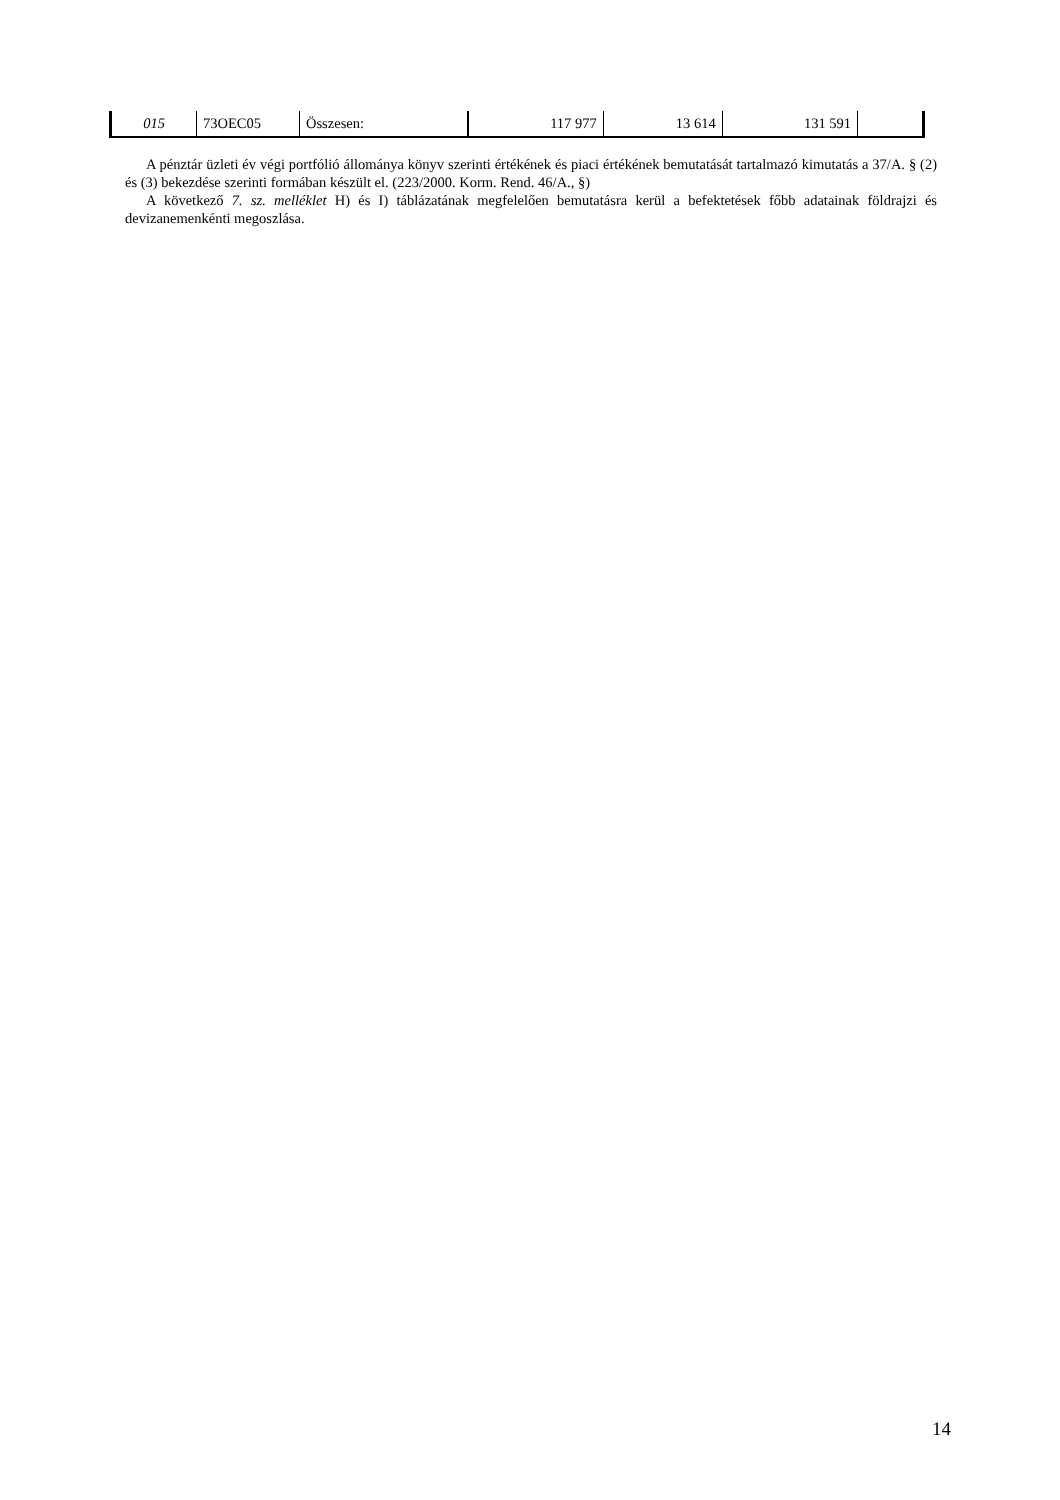| 015 | 73OEC05 | Összesen: | 117 977 | 13 614 | 131 591 | |
A pénztár üzleti év végi portfólió állománya könyv szerinti értékének és piaci értékének bemutatását tartalmazó kimutatás a 37/A. § (2) és (3) bekezdése szerinti formában készült el. (223/2000. Korm. Rend. 46/A., §)
A következő 7. sz. melléklet H) és I) táblázatának megfelelően bemutatásra kerül a befektetések főbb adatainak földrajzi és devizanemenkénti megoszlása.
14